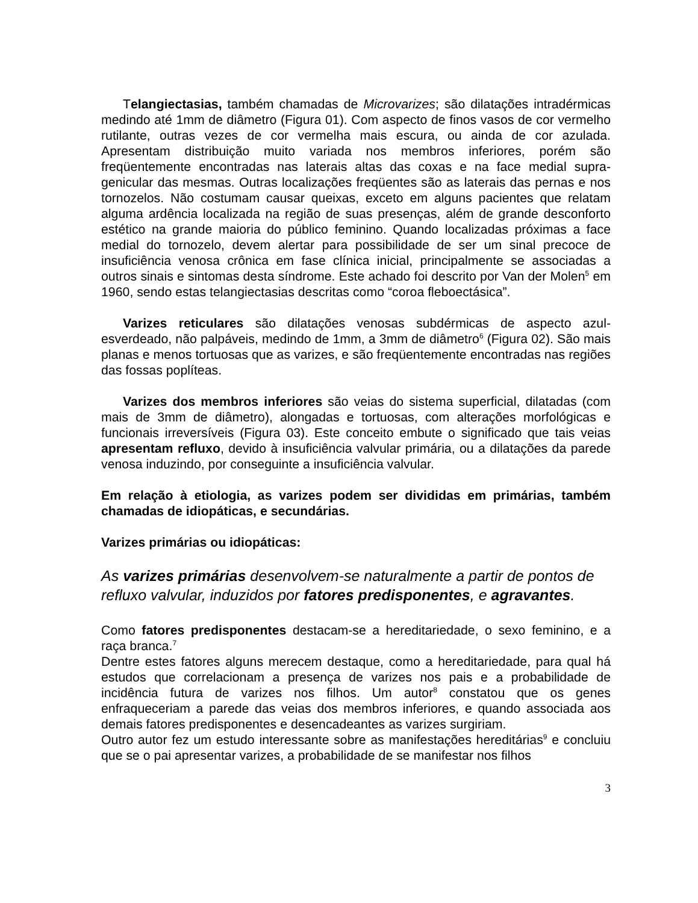Telangiectasias, também chamadas de Microvarizes; são dilatações intradérmicas medindo até 1mm de diâmetro (Figura 01). Com aspecto de finos vasos de cor vermelho rutilante, outras vezes de cor vermelha mais escura, ou ainda de cor azulada. Apresentam distribuição muito variada nos membros inferiores, porém são freqüentemente encontradas nas laterais altas das coxas e na face medial supra-genicular das mesmas. Outras localizações freqüentes são as laterais das pernas e nos tornozelos. Não costumam causar queixas, exceto em alguns pacientes que relatam alguma ardência localizada na região de suas presenças, além de grande desconforto estético na grande maioria do público feminino. Quando localizadas próximas a face medial do tornozelo, devem alertar para possibilidade de ser um sinal precoce de insuficiência venosa crônica em fase clínica inicial, principalmente se associadas a outros sinais e sintomas desta síndrome. Este achado foi descrito por Van der Molen<sup>5</sup> em 1960, sendo estas telangiectasias descritas como “coroa fleboectásica”.
Varizes reticulares são dilatações venosas subdérmicas de aspecto azul-esverdeado, não palpáveis, medindo de 1mm, a 3mm de diâmetro<sup>6</sup> (Figura 02). São mais planas e menos tortuosas que as varizes, e são freqüentemente encontradas nas regiões das fossas poplíteas.
Varizes dos membros inferiores são veias do sistema superficial, dilatadas (com mais de 3mm de diâmetro), alongadas e tortuosas, com alterações morfológicas e funcionais irreversíveis (Figura 03). Este conceito embute o significado que tais veias apresentam refluxo, devido à insuficiência valvular primária, ou a dilatações da parede venosa induzindo, por conseguinte a insuficiência valvular.
Em relação à etiologia, as varizes podem ser divididas em primárias, também chamadas de idiopáticas, e secundárias.
Varizes primárias ou idiopáticas:
As varizes primárias desenvolvem-se naturalmente a partir de pontos de refluxo valvular, induzidos por fatores predisponentes, e agravantes.
Como fatores predisponentes destacam-se a hereditariedade, o sexo feminino, e a raça branca.<sup>7</sup>
Dentre estes fatores alguns merecem destaque, como a hereditariedade, para qual há estudos que correlacionam a presença de varizes nos pais e a probabilidade de incidência futura de varizes nos filhos. Um autor<sup>8</sup> constatou que os genes enfraqueceriam a parede das veias dos membros inferiores, e quando associada aos demais fatores predisponentes e desencadeantes as varizes surgiriam.
Outro autor fez um estudo interessante sobre as manifestações hereditárias<sup>9</sup> e concluiu que se o pai apresentar varizes, a probabilidade de se manifestar nos filhos
3